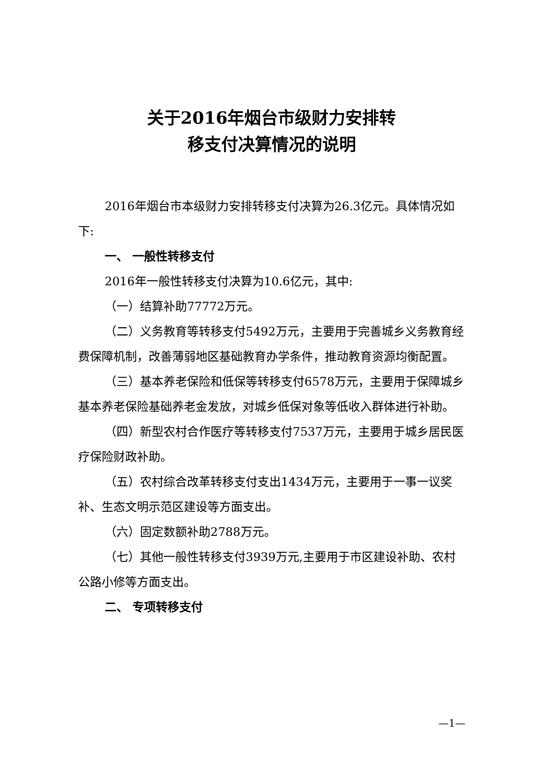关于2016年烟台市级财力安排转
移支付决算情况的说明
2016年烟台市本级财力安排转移支付决算为26.3亿元。具体情况如下:
一、 一般性转移支付
2016年一般性转移支付决算为10.6亿元，其中:
（一）结算补助77772万元。
（二）义务教育等转移支付5492万元，主要用于完善城乡义务教育经费保障机制，改善薄弱地区基础教育办学条件，推动教育资源均衡配置。
（三）基本养老保险和低保等转移支付6578万元，主要用于保障城乡基本养老保险基础养老金发放，对城乡低保对象等低收入群体进行补助。
（四）新型农村合作医疗等转移支付7537万元，主要用于城乡居民医疗保险财政补助。
（五）农村综合改革转移支付支出1434万元，主要用于一事一议奖补、生态文明示范区建设等方面支出。
（六）固定数额补助2788万元。
（七）其他一般性转移支付3939万元,主要用于市区建设补助、农村公路小修等方面支出。
二、 专项转移支付
—1—